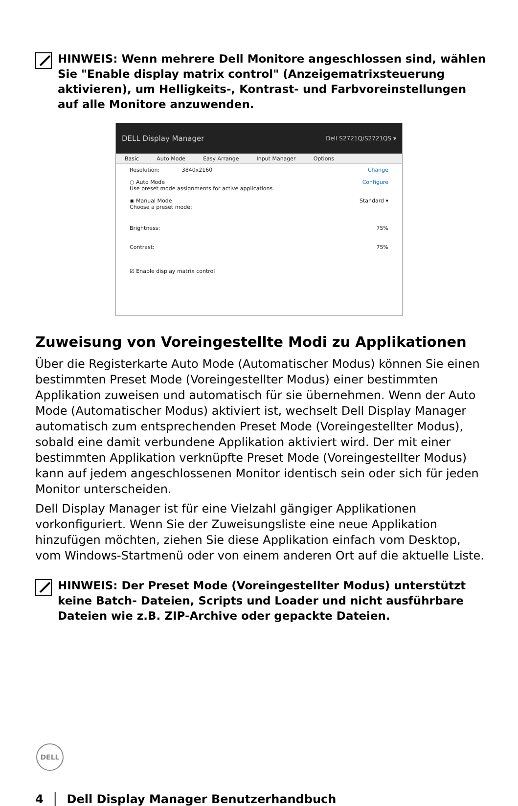HINWEIS: Wenn mehrere Dell Monitore angeschlossen sind, wählen Sie "Enable display matrix control" (Anzeigematrixsteuerung aktivieren), um Helligkeits-, Kontrast- und Farbvoreinstellungen auf alle Monitore anzuwenden.
DELL Display Manager Dell S2721Q/S2721QS ▾
Basic Auto Mode Easy Arrange Input Manager Options
Resolution: 3840x2160 Change
○ Auto Mode
Use preset mode assignments for active applications Configure
◉ Manual Mode
Choose a preset mode: Standard ▾
Brightness: 75%
Contrast: 75%
☑ Enable display matrix control
Zuweisung von Voreingestellte Modi zu Applikationen
Über die Registerkarte Auto Mode (Automatischer Modus) können Sie einen bestimmten Preset Mode (Voreingestellter Modus) einer bestimmten Applikation zuweisen und automatisch für sie übernehmen. Wenn der Auto Mode (Automatischer Modus) aktiviert ist, wechselt Dell Display Manager automatisch zum entsprechenden Preset Mode (Voreingestellter Modus), sobald eine damit verbundene Applikation aktiviert wird. Der mit einer bestimmten Applikation verknüpfte Preset Mode (Voreingestellter Modus) kann auf jedem angeschlossenen Monitor identisch sein oder sich für jeden Monitor unterscheiden.
Dell Display Manager ist für eine Vielzahl gängiger Applikationen vorkonfiguriert. Wenn Sie der Zuweisungsliste eine neue Applikation hinzufügen möchten, ziehen Sie diese Applikation einfach vom Desktop, vom Windows-Startmenü oder von einem anderen Ort auf die aktuelle Liste.
HINWEIS: Der Preset Mode (Voreingestellter Modus) unterstützt keine Batch- Dateien, Scripts und Loader und nicht ausführbare Dateien wie z.B. ZIP-Archive oder gepackte Dateien.
DELL
4 │ Dell Display Manager Benutzerhandbuch